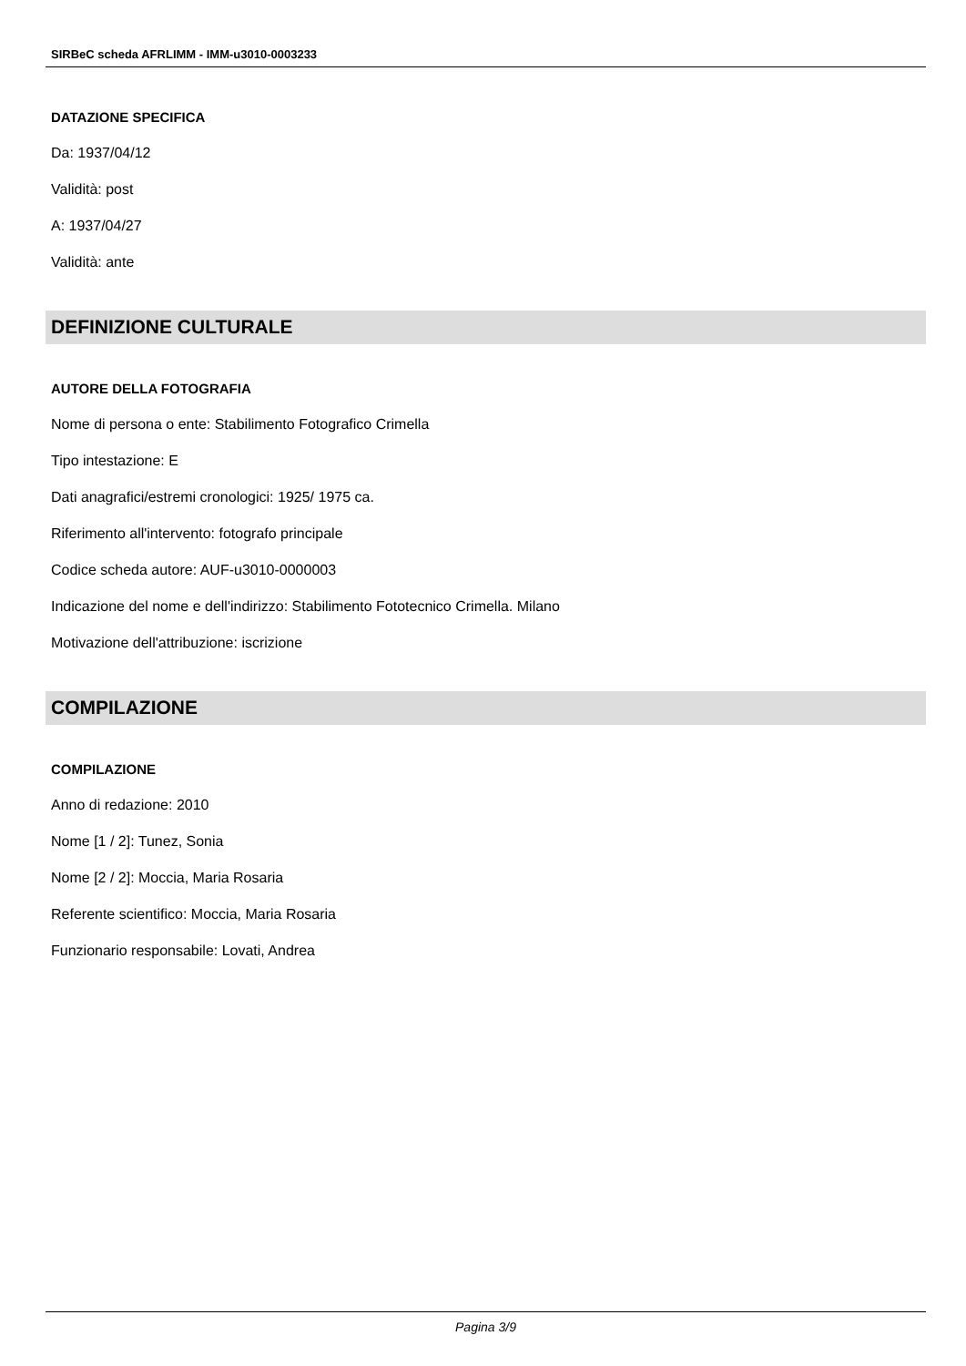SIRBeC scheda AFRLIMM - IMM-u3010-0003233
DATAZIONE SPECIFICA
Da: 1937/04/12
Validità: post
A: 1937/04/27
Validità: ante
DEFINIZIONE CULTURALE
AUTORE DELLA FOTOGRAFIA
Nome di persona o ente: Stabilimento Fotografico Crimella
Tipo intestazione: E
Dati anagrafici/estremi cronologici: 1925/ 1975 ca.
Riferimento all'intervento: fotografo principale
Codice scheda autore: AUF-u3010-0000003
Indicazione del nome e dell'indirizzo: Stabilimento Fototecnico Crimella. Milano
Motivazione dell'attribuzione: iscrizione
COMPILAZIONE
COMPILAZIONE
Anno di redazione: 2010
Nome [1 / 2]: Tunez, Sonia
Nome [2 / 2]: Moccia, Maria Rosaria
Referente scientifico: Moccia, Maria Rosaria
Funzionario responsabile: Lovati, Andrea
Pagina 3/9